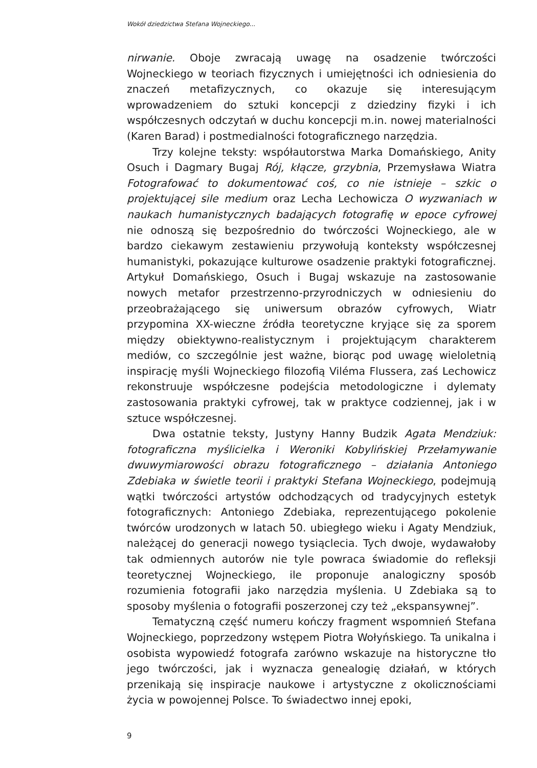Wokół dziedzictwa Stefana Wojneckiego...
nirwanie. Oboje zwracają uwagę na osadzenie twórczości Wojneckiego w teoriach fizycznych i umiejętności ich odniesienia do znaczeń metafizycznych, co okazuje się interesującym wprowadzeniem do sztuki koncepcji z dziedziny fizyki i ich współczesnych odczytań w duchu koncepcji m.in. nowej materialności (Karen Barad) i postmedialności fotograficznego narzędzia.
Trzy kolejne teksty: współautorstwa Marka Domańskiego, Anity Osuch i Dagmary Bugaj Rój, kłącze, grzybnia, Przemysława Wiatra Fotografować to dokumentować coś, co nie istnieje – szkic o projektującej sile medium oraz Lecha Lechowicza O wyzwaniach w naukach humanistycznych badających fotografię w epoce cyfrowej nie odnoszą się bezpośrednio do twórczości Wojneckiego, ale w bardzo ciekawym zestawieniu przywołują konteksty współczesnej humanistyki, pokazujące kulturowe osadzenie praktyki fotograficznej. Artykuł Domańskiego, Osuch i Bugaj wskazuje na zastosowanie nowych metafor przestrzenno-przyrodniczych w odniesieniu do przeobrażającego się uniwersum obrazów cyfrowych, Wiatr przypomina XX-wieczne źródła teoretyczne kryjące się za sporem między obiektywno-realistycznym i projektującym charakterem mediów, co szczególnie jest ważne, biorąc pod uwagę wieloletnią inspirację myśli Wojneckiego filozofią Viléma Flussera, zaś Lechowicz rekonstruuje współczesne podejścia metodologiczne i dylematy zastosowania praktyki cyfrowej, tak w praktyce codziennej, jak i w sztuce współczesnej.
Dwa ostatnie teksty, Justyny Hanny Budzik Agata Mendziuk: fotograficzna myślicielka i Weroniki Kobylińskiej Przełamywanie dwuwymiarowości obrazu fotograficznego – działania Antoniego Zdebiaka w świetle teorii i praktyki Stefana Wojneckiego, podejmują wątki twórczości artystów odchodzących od tradycyjnych estetyk fotograficznych: Antoniego Zdebiaka, reprezentującego pokolenie twórców urodzonych w latach 50. ubiegłego wieku i Agaty Mendziuk, należącej do generacji nowego tysiąclecia. Tych dwoje, wydawałoby tak odmiennych autorów nie tyle powraca świadomie do refleksji teoretycznej Wojneckiego, ile proponuje analogiczny sposób rozumienia fotografii jako narzędzia myślenia. U Zdebiaka są to sposoby myślenia o fotografii poszerzonej czy też „ekspansywnej”.
Tematyczną część numeru kończy fragment wspomnień Stefana Wojneckiego, poprzedzony wstępem Piotra Wołyńskiego. Ta unikalna i osobista wypowiedź fotografa zarówno wskazuje na historyczne tło jego twórczości, jak i wyznacza genealogię działań, w których przenikają się inspiracje naukowe i artystyczne z okolicznościami życia w powojennej Polsce. To świadectwo innej epoki,
9